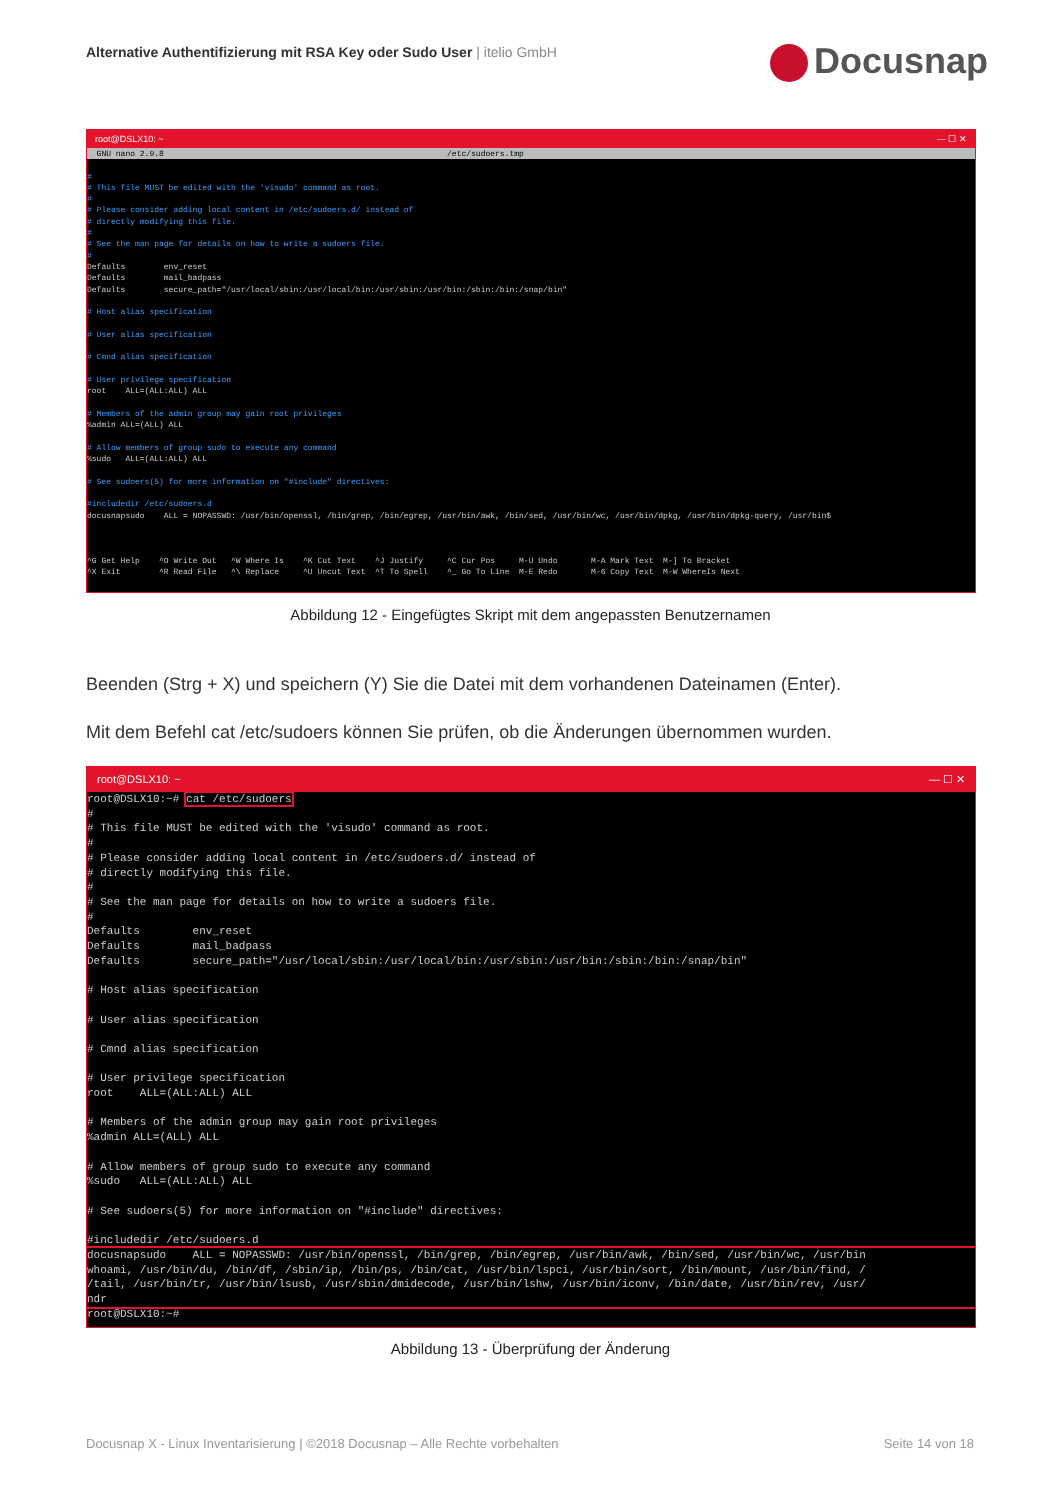Alternative Authentifizierung mit RSA Key oder Sudo User | itelio GmbH
Docusnap
root@DSLX10: ~ — ☐ ✕
  GNU nano 2.9.8                                                           /etc/sudoers.tmp
#
# This file MUST be edited with the 'visudo' command as root.
#
# Please consider adding local content in /etc/sudoers.d/ instead of
# directly modifying this file.
#
# See the man page for details on how to write a sudoers file.
#
Defaults        env_reset
Defaults        mail_badpass
Defaults        secure_path="/usr/local/sbin:/usr/local/bin:/usr/sbin:/usr/bin:/sbin:/bin:/snap/bin"

# Host alias specification

# User alias specification

# Cmnd alias specification

# User privilege specification
root    ALL=(ALL:ALL) ALL

# Members of the admin group may gain root privileges
%admin ALL=(ALL) ALL

# Allow members of group sudo to execute any command
%sudo   ALL=(ALL:ALL) ALL

# See sudoers(5) for more information on "#include" directives:

#includedir /etc/sudoers.d
docusnapsudo    ALL = NOPASSWD: /usr/bin/openssl, /bin/grep, /bin/egrep, /usr/bin/awk, /bin/sed, /usr/bin/wc, /usr/bin/dpkg, /usr/bin/dpkg-query, /usr/bin$



^G Get Help    ^O Write Out   ^W Where Is    ^K Cut Text    ^J Justify     ^C Cur Pos     M-U Undo       M-A Mark Text  M-] To Bracket
^X Exit        ^R Read File   ^\ Replace     ^U Uncut Text  ^T To Spell    ^_ Go To Line  M-E Redo       M-6 Copy Text  M-W WhereIs Next
Abbildung 12 - Eingefügtes Skript mit dem angepassten Benutzernamen
Beenden (Strg + X) und speichern (Y) Sie die Datei mit dem vorhandenen Dateinamen (Enter).
Mit dem Befehl cat /etc/sudoers können Sie prüfen, ob die Änderungen übernommen wurden.
root@DSLX10: ~ — ☐ ✕
root@DSLX10:~# cat /etc/sudoers
#
# This file MUST be edited with the 'visudo' command as root.
#
# Please consider adding local content in /etc/sudoers.d/ instead of
# directly modifying this file.
#
# See the man page for details on how to write a sudoers file.
#
Defaults        env_reset
Defaults        mail_badpass
Defaults        secure_path="/usr/local/sbin:/usr/local/bin:/usr/sbin:/usr/bin:/sbin:/bin:/snap/bin"

# Host alias specification

# User alias specification

# Cmnd alias specification

# User privilege specification
root    ALL=(ALL:ALL) ALL

# Members of the admin group may gain root privileges
%admin ALL=(ALL) ALL

# Allow members of group sudo to execute any command
%sudo   ALL=(ALL:ALL) ALL

# See sudoers(5) for more information on "#include" directives:

#includedir /etc/sudoers.d
docusnapsudo    ALL = NOPASSWD: /usr/bin/openssl, /bin/grep, /bin/egrep, /usr/bin/awk, /bin/sed, /usr/bin/wc, /usr/bin
whoami, /usr/bin/du, /bin/df, /sbin/ip, /bin/ps, /bin/cat, /usr/bin/lspci, /usr/bin/sort, /bin/mount, /usr/bin/find, /
/tail, /usr/bin/tr, /usr/bin/lsusb, /usr/sbin/dmidecode, /usr/bin/lshw, /usr/bin/iconv, /bin/date, /usr/bin/rev, /usr/
ndrroot@DSLX10:~# 
Abbildung 13 - Überprüfung der Änderung
Docusnap X - Linux Inventarisierung | ©2018 Docusnap – Alle Rechte vorbehalten Seite 14 von 18